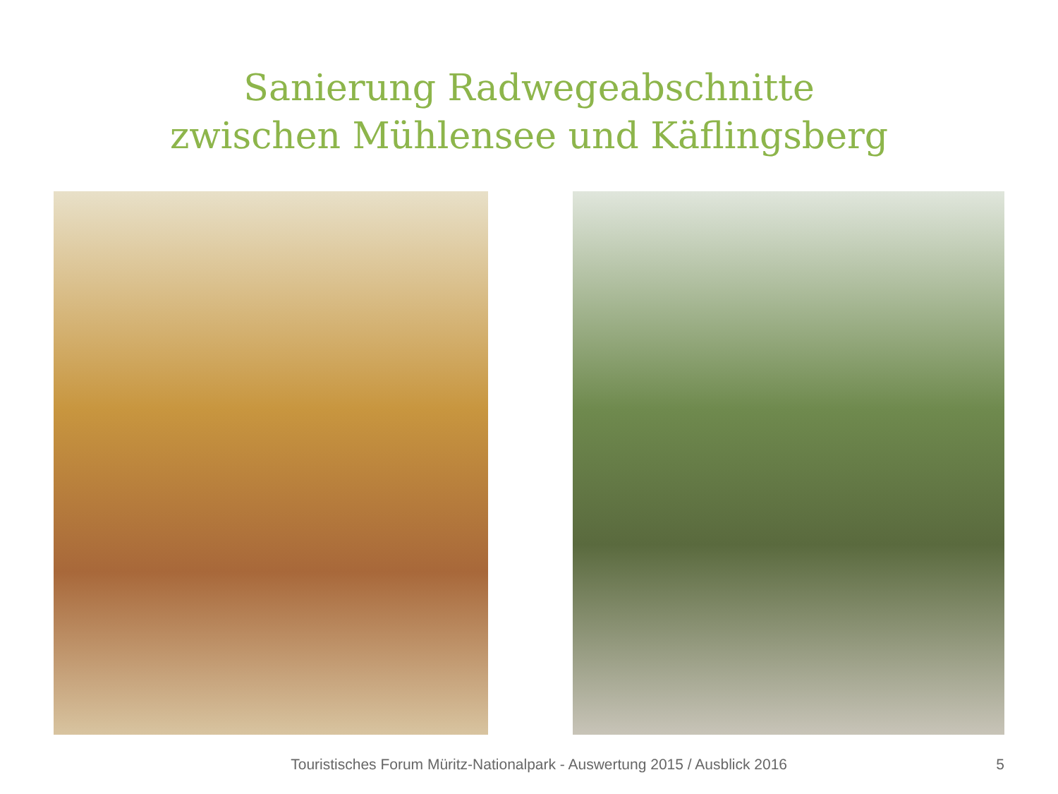Sanierung Radwegeabschnitte
zwischen Mühlensee und Käflingsberg
Touristisches Forum Müritz-Nationalpark - Auswertung 2015 / Ausblick 2016 5